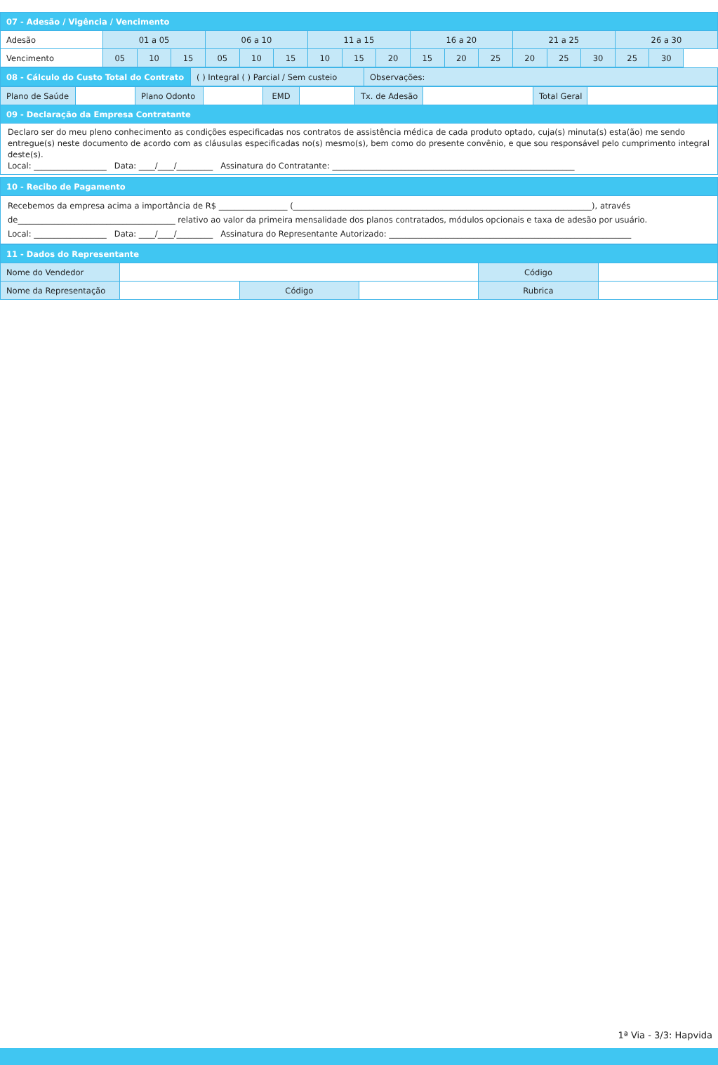| 07 - Adesão / Vigência / Vencimento | | | | | | | | | | | | | | | | | |
| Adesão | 01 a 05 | | | 06 a 10 | | | 11 a 15 | | | 16 a 20 | | | 21 a 25 | | | 26 a 30 | |
| Vencimento | 05 | 10 | 15 | 05 | 10 | 15 | 10 | 15 | 20 | 15 | 20 | 25 | 20 | 25 | 30 | 25 | 30 |
| 08 - Cálculo do Custo Total do Contrato | ( ) Integral ( ) Parcial / Sem custeio | Observações: |
| Plano de Saúde | | Plano Odonto | | EMD | | Tx. de Adesão | | Total Geral | |
| 09 - Declaração da Empresa Contratante | | | | | | | | | |
Declaro ser do meu pleno conhecimento as condições especificadas nos contratos de assistência médica de cada produto optado, cuja(s) minuta(s) esta(ão) me sendo entregue(s) neste documento de acordo com as cláusulas especificadas no(s) mesmo(s), bem como do presente convênio, e que sou responsável pelo cumprimento integral deste(s).
Local: __________________ Data: ____/____/_________ Assinatura do Contratante: ____________________________________________________________
| 10 - Recibo de Pagamento |
Recebemos da empresa acima a importância de R$ _________________ (__________________________________________________________________________), através de_______________________________________ relativo ao valor da primeira mensalidade dos planos contratados, módulos opcionais e taxa de adesão por usuário.
Local: __________________ Data: ____/____/_________ Assinatura do Representante Autorizado: ____________________________________________________________
| 11 - Dados do Representante | | | | | |
| Nome do Vendedor | | | | Código | |
| Nome da Representação | | Código | | Rubrica | |
1ª Via - 3/3: Hapvida